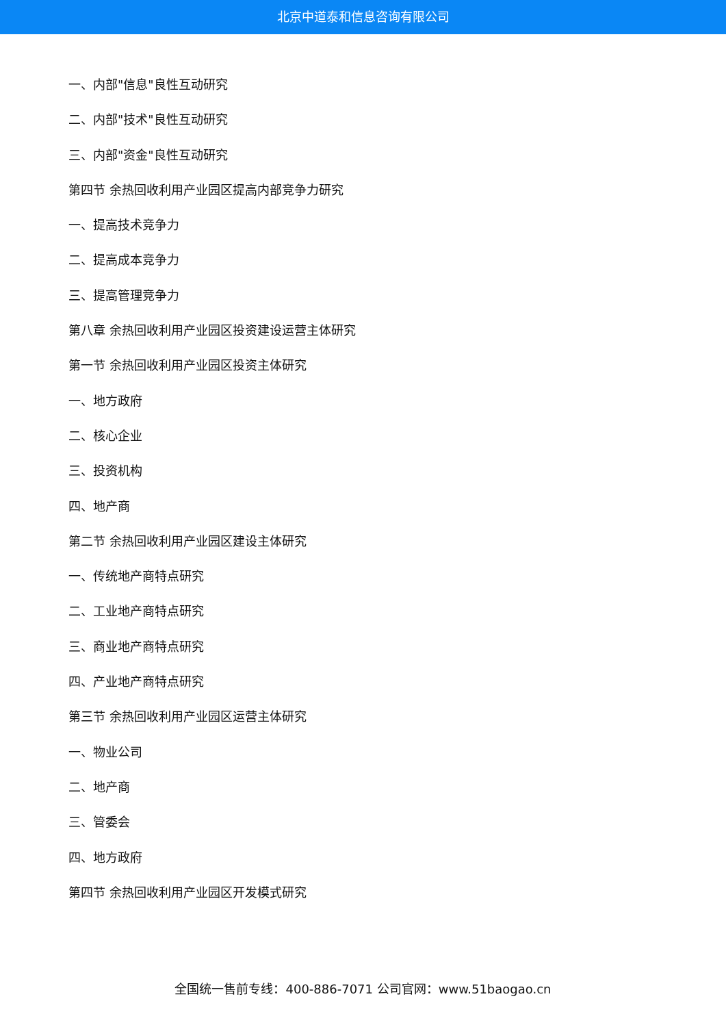北京中道泰和信息咨询有限公司
一、内部"信息"良性互动研究
二、内部"技术"良性互动研究
三、内部"资金"良性互动研究
第四节 余热回收利用产业园区提高内部竞争力研究
一、提高技术竞争力
二、提高成本竞争力
三、提高管理竞争力
第八章 余热回收利用产业园区投资建设运营主体研究
第一节 余热回收利用产业园区投资主体研究
一、地方政府
二、核心企业
三、投资机构
四、地产商
第二节 余热回收利用产业园区建设主体研究
一、传统地产商特点研究
二、工业地产商特点研究
三、商业地产商特点研究
四、产业地产商特点研究
第三节 余热回收利用产业园区运营主体研究
一、物业公司
二、地产商
三、管委会
四、地方政府
第四节 余热回收利用产业园区开发模式研究
全国统一售前专线：400-886-7071 公司官网：www.51baogao.cn